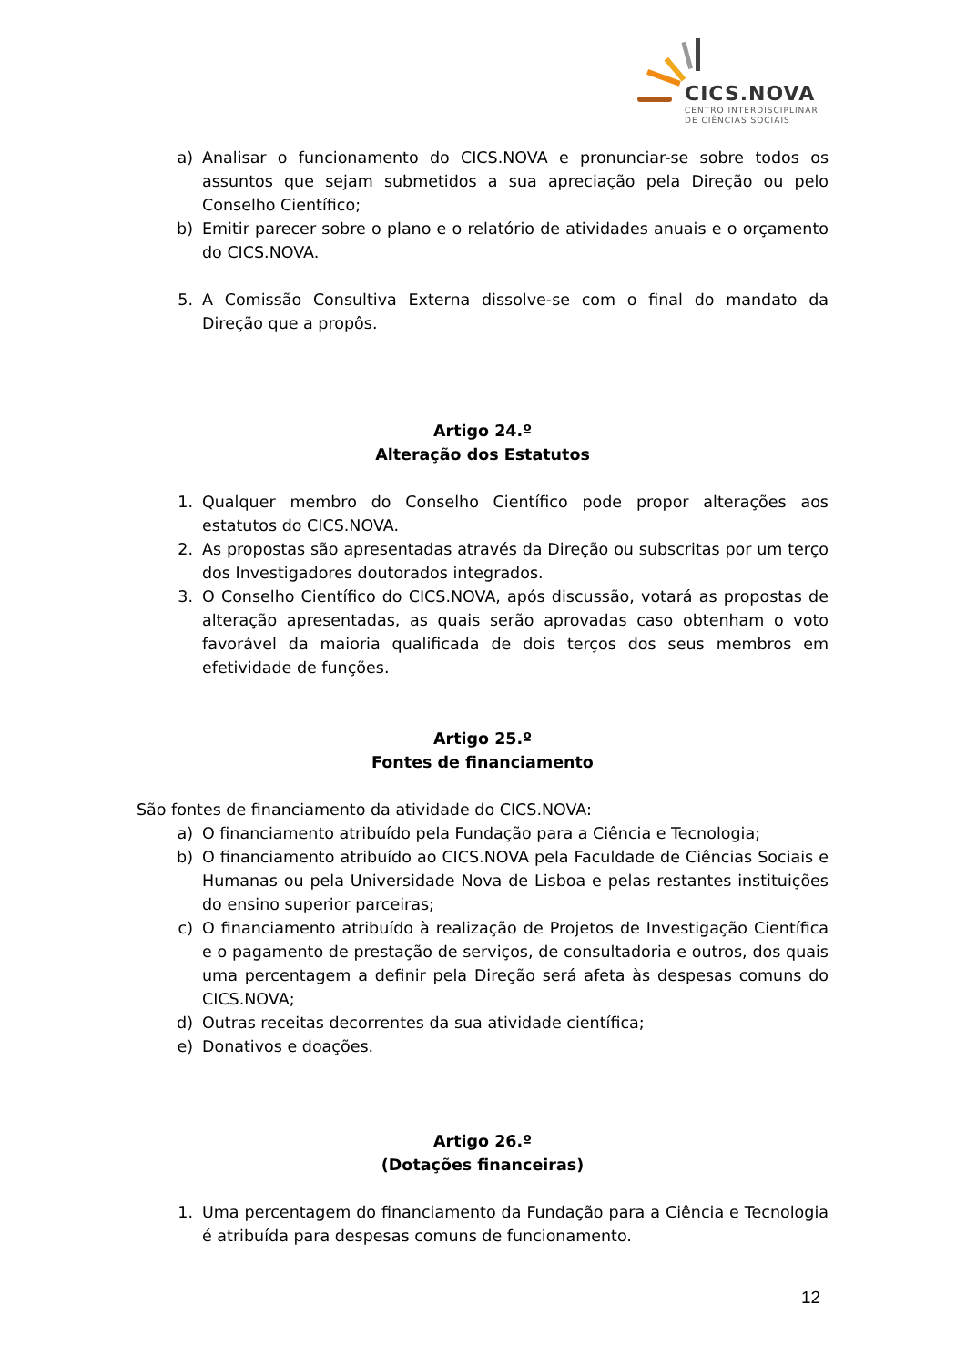CICS.NOVA
CENTRO INTERDISCIPLINAR
DE CIÊNCIAS SOCIAIS
a) Analisar o funcionamento do CICS.NOVA e pronunciar-se sobre todos os assuntos que sejam submetidos a sua apreciação pela Direção ou pelo Conselho Científico;
b) Emitir parecer sobre o plano e o relatório de atividades anuais e o orçamento do CICS.NOVA.
5. A Comissão Consultiva Externa dissolve-se com o final do mandato da Direção que a propôs.
Artigo 24.º
Alteração dos Estatutos
1. Qualquer membro do Conselho Científico pode propor alterações aos estatutos do CICS.NOVA.
2. As propostas são apresentadas através da Direção ou subscritas por um terço dos Investigadores doutorados integrados.
3. O Conselho Científico do CICS.NOVA, após discussão, votará as propostas de alteração apresentadas, as quais serão aprovadas caso obtenham o voto favorável da maioria qualificada de dois terços dos seus membros em efetividade de funções.
Artigo 25.º
Fontes de financiamento
São fontes de financiamento da atividade do CICS.NOVA:
a) O financiamento atribuído pela Fundação para a Ciência e Tecnologia;
b) O financiamento atribuído ao CICS.NOVA pela Faculdade de Ciências Sociais e Humanas ou pela Universidade Nova de Lisboa e pelas restantes instituições do ensino superior parceiras;
c) O financiamento atribuído à realização de Projetos de Investigação Científica e o pagamento de prestação de serviços, de consultadoria e outros, dos quais uma percentagem a definir pela Direção será afeta às despesas comuns do CICS.NOVA;
d) Outras receitas decorrentes da sua atividade científica;
e) Donativos e doações.
Artigo 26.º
(Dotações financeiras)
1. Uma percentagem do financiamento da Fundação para a Ciência e Tecnologia é atribuída para despesas comuns de funcionamento.
12